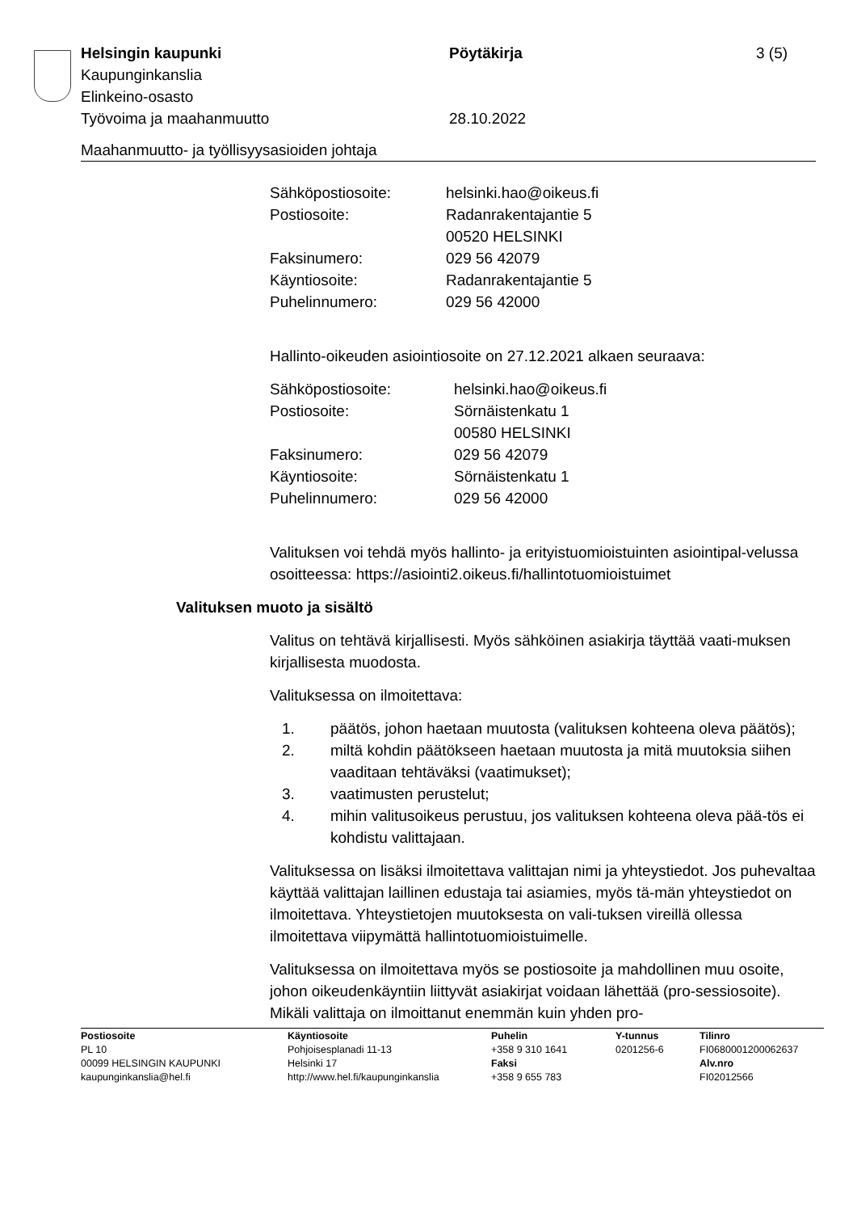| Helsingin kaupunki | Pöytäkirja | 3 (5) |
| Kaupunginkanslia | | |
| Elinkeino-osasto | | |
| Työvoima ja maahanmuutto | 28.10.2022 | |
Maahanmuutto- ja työllisyysasioiden johtaja
| Sähköpostiosoite: | helsinki.hao@oikeus.fi |
| Postiosoite: | Radanrakentajantie 5 00520 HELSINKI |
| Faksinumero: | 029 56 42079 |
| Käyntiosoite: | Radanrakentajantie 5 |
| Puhelinnumero: | 029 56 42000 |
Hallinto-oikeuden asiointiosoite on 27.12.2021 alkaen seuraava:
| Sähköpostiosoite: | helsinki.hao@oikeus.fi |
| Postiosoite: | Sörnäistenkatu 1 00580 HELSINKI |
| Faksinumero: | 029 56 42079 |
| Käyntiosoite: | Sörnäistenkatu 1 |
| Puhelinnumero: | 029 56 42000 |
Valituksen voi tehdä myös hallinto- ja erityistuomioistuinten asiointipal-velussa osoitteessa: https://asiointi2.oikeus.fi/hallintotuomioistuimet
Valituksen muoto ja sisältö
Valitus on tehtävä kirjallisesti. Myös sähköinen asiakirja täyttää vaati-muksen kirjallisesta muodosta.
Valituksessa on ilmoitettava:
| 1. | päätös, johon haetaan muutosta (valituksen kohteena oleva päätös); |
| 2. | miltä kohdin päätökseen haetaan muutosta ja mitä muutoksia siihen vaaditaan tehtäväksi (vaatimukset); |
| 3. | vaatimusten perustelut; |
| 4. | mihin valitusoikeus perustuu, jos valituksen kohteena oleva pää-tös ei kohdistu valittajaan. |
Valituksessa on lisäksi ilmoitettava valittajan nimi ja yhteystiedot. Jos puhevaltaa käyttää valittajan laillinen edustaja tai asiamies, myös tä-män yhteystiedot on ilmoitettava. Yhteystietojen muutoksesta on vali-tuksen vireillä ollessa ilmoitettava viipymättä hallintotuomioistuimelle.
Valituksessa on ilmoitettava myös se postiosoite ja mahdollinen muu osoite, johon oikeudenkäyntiin liittyvät asiakirjat voidaan lähettää (pro-sessiosoite). Mikäli valittaja on ilmoittanut enemmän kuin yhden pro-
| Postiosoite | Käyntiosoite | Puhelin | Y-tunnus | Tilinro |
| PL 10 | Pohjoisesplanadi 11-13 | +358 9 310 1641 | 0201256-6 | FI0680001200062637 |
| 00099 HELSINGIN KAUPUNKI | Helsinki 17 | Faksi | | Alv.nro |
| kaupunginkanslia@hel.fi | http://www.hel.fi/kaupunginkanslia | +358 9 655 783 | | FI02012566 |